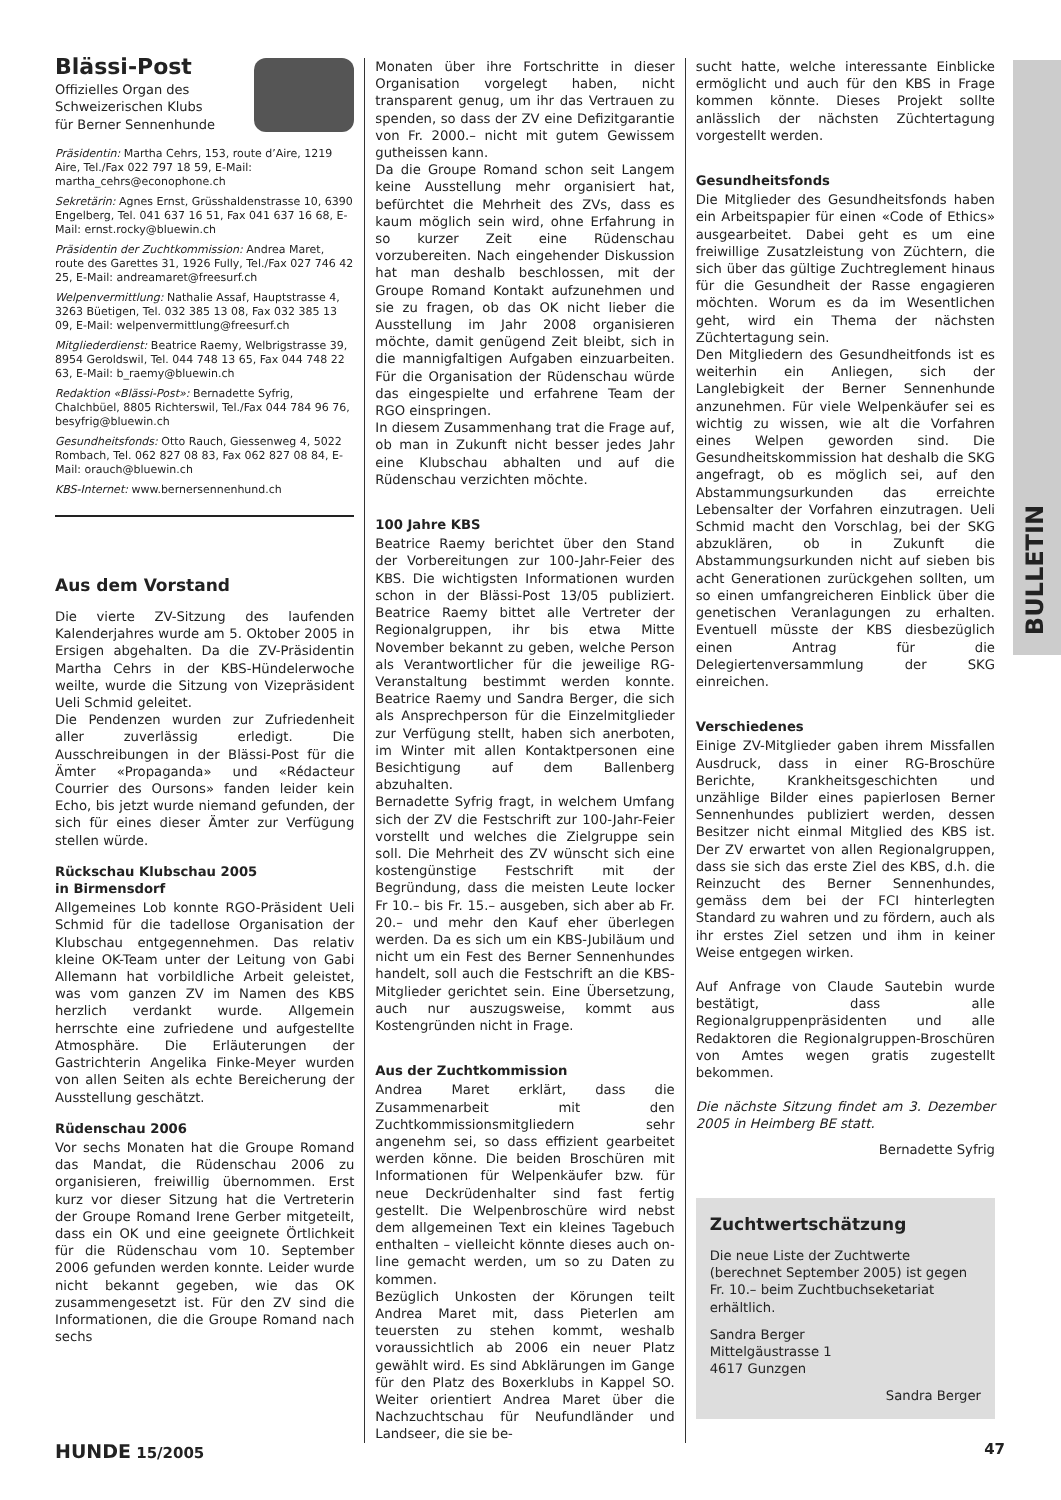BULLETIN
Blässi-Post
Offizielles Organ des
Schweizerischen Klubs
für Berner Sennenhunde
Präsidentin: Martha Cehrs, 153, route d’Aire, 1219 Aire, Tel./Fax 022 797 18 59, E-Mail: martha_cehrs@econophone.ch
Sekretärin: Agnes Ernst, Grüsshaldenstrasse 10, 6390 Engelberg, Tel. 041 637 16 51, Fax 041 637 16 68, E-Mail: ernst.rocky@bluewin.ch
Präsidentin der Zuchtkommission: Andrea Maret, route des Garettes 31, 1926 Fully, Tel./Fax 027 746 42 25, E-Mail: andreamaret@freesurf.ch
Welpenvermittlung: Nathalie Assaf, Hauptstrasse 4, 3263 Büetigen, Tel. 032 385 13 08, Fax 032 385 13 09, E-Mail: welpenvermittlung@freesurf.ch
Mitgliederdienst: Beatrice Raemy, Welbrigstrasse 39, 8954 Geroldswil, Tel. 044 748 13 65, Fax 044 748 22 63, E-Mail: b_raemy@bluewin.ch
Redaktion «Blässi-Post»: Bernadette Syfrig, Chalchbüel, 8805 Richterswil, Tel./Fax 044 784 96 76, besyfrig@bluewin.ch
Gesundheitsfonds: Otto Rauch, Giessenweg 4, 5022 Rombach, Tel. 062 827 08 83, Fax 062 827 08 84, E-Mail: orauch@bluewin.ch
KBS-Internet: www.bernersennenhund.ch
Aus dem Vorstand
Die vierte ZV-Sitzung des laufenden Kalenderjahres wurde am 5. Oktober 2005 in Ersigen abgehalten. Da die ZV-Präsidentin Martha Cehrs in der KBS-Hündelerwoche weilte, wurde die Sitzung von Vizepräsident Ueli Schmid geleitet.
Die Pendenzen wurden zur Zufriedenheit aller zuverlässig erledigt. Die Ausschreibungen in der Blässi-Post für die Ämter «Propaganda» und «Rédacteur Courrier des Oursons» fanden leider kein Echo, bis jetzt wurde niemand gefunden, der sich für eines dieser Ämter zur Verfügung stellen würde.
Rückschau Klubschau 2005
in Birmensdorf
Allgemeines Lob konnte RGO-Präsident Ueli Schmid für die tadellose Organisation der Klubschau entgegennehmen. Das relativ kleine OK-Team unter der Leitung von Gabi Allemann hat vorbildliche Arbeit geleistet, was vom ganzen ZV im Namen des KBS herzlich verdankt wurde. Allgemein herrschte eine zufriedene und aufgestellte Atmosphäre. Die Erläuterungen der Gastrichterin Angelika Finke-Meyer wurden von allen Seiten als echte Bereicherung der Ausstellung geschätzt.
Rüdenschau 2006
Vor sechs Monaten hat die Groupe Romand das Mandat, die Rüdenschau 2006 zu organisieren, freiwillig übernommen. Erst kurz vor dieser Sitzung hat die Vertreterin der Groupe Romand Irene Gerber mitgeteilt, dass ein OK und eine geeignete Örtlichkeit für die Rüdenschau vom 10. September 2006 gefunden werden konnte. Leider wurde nicht bekannt gegeben, wie das OK zusammengesetzt ist. Für den ZV sind die Informationen, die die Groupe Romand nach sechs
Monaten über ihre Fortschritte in dieser Organisation vorgelegt haben, nicht transparent genug, um ihr das Vertrauen zu spenden, so dass der ZV eine Defizitgarantie von Fr. 2000.– nicht mit gutem Gewissem gutheissen kann.
Da die Groupe Romand schon seit Langem keine Ausstellung mehr organisiert hat, befürchtet die Mehrheit des ZVs, dass es kaum möglich sein wird, ohne Erfahrung in so kurzer Zeit eine Rüdenschau vorzubereiten. Nach eingehender Diskussion hat man deshalb beschlossen, mit der Groupe Romand Kontakt aufzunehmen und sie zu fragen, ob das OK nicht lieber die Ausstellung im Jahr 2008 organisieren möchte, damit genügend Zeit bleibt, sich in die mannigfaltigen Aufgaben einzuarbeiten. Für die Organisation der Rüdenschau würde das eingespielte und erfahrene Team der RGO einspringen.
In diesem Zusammenhang trat die Frage auf, ob man in Zukunft nicht besser jedes Jahr eine Klubschau abhalten und auf die Rüdenschau verzichten möchte.
100 Jahre KBS
Beatrice Raemy berichtet über den Stand der Vorbereitungen zur 100-Jahr-Feier des KBS. Die wichtigsten Informationen wurden schon in der Blässi-Post 13/05 publiziert. Beatrice Raemy bittet alle Vertreter der Regionalgruppen, ihr bis etwa Mitte November bekannt zu geben, welche Person als Verantwortlicher für die jeweilige RG-Veranstaltung bestimmt werden konnte. Beatrice Raemy und Sandra Berger, die sich als Ansprechperson für die Einzelmitglieder zur Verfügung stellt, haben sich anerboten, im Winter mit allen Kontaktpersonen eine Besichtigung auf dem Ballenberg abzuhalten.
Bernadette Syfrig fragt, in welchem Umfang sich der ZV die Festschrift zur 100-Jahr-Feier vorstellt und welches die Zielgruppe sein soll. Die Mehrheit des ZV wünscht sich eine kostengünstige Festschrift mit der Begründung, dass die meisten Leute locker Fr 10.– bis Fr. 15.– ausgeben, sich aber ab Fr. 20.– und mehr den Kauf eher überlegen werden. Da es sich um ein KBS-Jubiläum und nicht um ein Fest des Berner Sennenhundes handelt, soll auch die Festschrift an die KBS-Mitglieder gerichtet sein. Eine Übersetzung, auch nur auszugsweise, kommt aus Kostengründen nicht in Frage.
Aus der Zuchtkommission
Andrea Maret erklärt, dass die Zusammenarbeit mit den Zuchtkommissionsmitgliedern sehr angenehm sei, so dass effizient gearbeitet werden könne. Die beiden Broschüren mit Informationen für Welpenkäufer bzw. für neue Deckrüdenhalter sind fast fertig gestellt. Die Welpenbroschüre wird nebst dem allgemeinen Text ein kleines Tagebuch enthalten – vielleicht könnte dieses auch on-line gemacht werden, um so zu Daten zu kommen.
Bezüglich Unkosten der Körungen teilt Andrea Maret mit, dass Pieterlen am teuersten zu stehen kommt, weshalb voraussichtlich ab 2006 ein neuer Platz gewählt wird. Es sind Abklärungen im Gange für den Platz des Boxerklubs in Kappel SO. Weiter orientiert Andrea Maret über die Nachzuchtschau für Neufundländer und Landseer, die sie be-
sucht hatte, welche interessante Einblicke ermöglicht und auch für den KBS in Frage kommen könnte. Dieses Projekt sollte anlässlich der nächsten Züchtertagung vorgestellt werden.
Gesundheitsfonds
Die Mitglieder des Gesundheitsfonds haben ein Arbeitspapier für einen «Code of Ethics» ausgearbeitet. Dabei geht es um eine freiwillige Zusatzleistung von Züchtern, die sich über das gültige Zuchtreglement hinaus für die Gesundheit der Rasse engagieren möchten. Worum es da im Wesentlichen geht, wird ein Thema der nächsten Züchtertagung sein.
Den Mitgliedern des Gesundheitfonds ist es weiterhin ein Anliegen, sich der Langlebigkeit der Berner Sennenhunde anzunehmen. Für viele Welpenkäufer sei es wichtig zu wissen, wie alt die Vorfahren eines Welpen geworden sind. Die Gesundheitskommission hat deshalb die SKG angefragt, ob es möglich sei, auf den Abstammungsurkunden das erreichte Lebensalter der Vorfahren einzutragen. Ueli Schmid macht den Vorschlag, bei der SKG abzuklären, ob in Zukunft die Abstammungsurkunden nicht auf sieben bis acht Generationen zurückgehen sollten, um so einen umfangreicheren Einblick über die genetischen Veranlagungen zu erhalten. Eventuell müsste der KBS diesbezüglich einen Antrag für die Delegiertenversammlung der SKG einreichen.
Verschiedenes
Einige ZV-Mitglieder gaben ihrem Missfallen Ausdruck, dass in einer RG-Broschüre Berichte, Krankheitsgeschichten und unzählige Bilder eines papierlosen Berner Sennenhundes publiziert werden, dessen Besitzer nicht einmal Mitglied des KBS ist. Der ZV erwartet von allen Regionalgruppen, dass sie sich das erste Ziel des KBS, d.h. die Reinzucht des Berner Sennenhundes, gemäss dem bei der FCI hinterlegten Standard zu wahren und zu fördern, auch als ihr erstes Ziel setzen und ihm in keiner Weise entgegen wirken.
Auf Anfrage von Claude Sautebin wurde bestätigt, dass alle Regionalgruppenpräsidenten und alle Redaktoren die Regionalgruppen-Broschüren von Amtes wegen gratis zugestellt bekommen.
Die nächste Sitzung findet am 3. Dezember 2005 in Heimberg BE statt.
Bernadette Syfrig
Zuchtwertschätzung
Die neue Liste der Zuchtwerte (berechnet September 2005) ist gegen Fr. 10.– beim Zuchtbuchseketariat erhältlich.
Sandra Berger
Mittelgäustrasse 1
4617 Gunzgen
Sandra Berger
HUNDE 15/2005 47